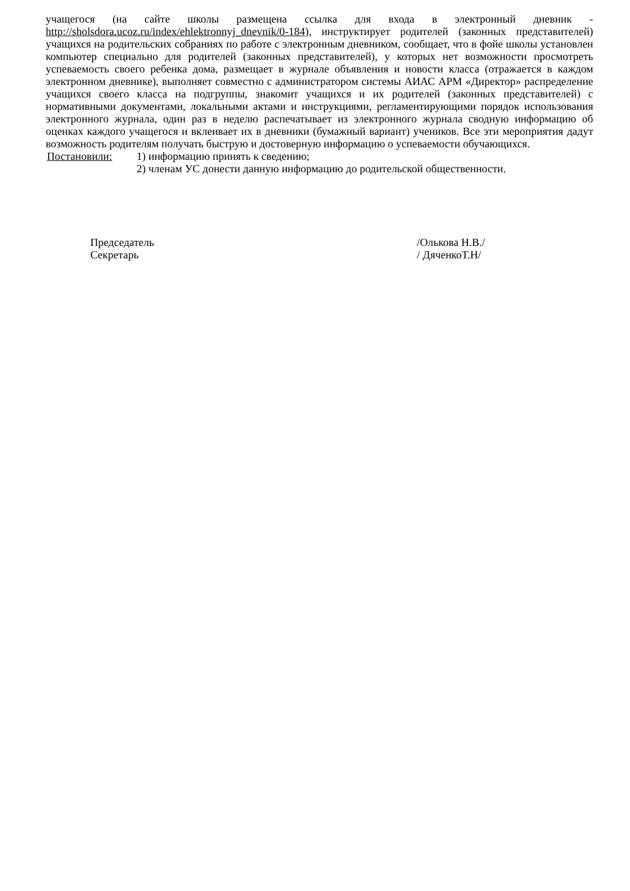учащегося (на сайте школы размещена ссылка для входа в электронный дневник - http://sholsdora.ucoz.ru/index/ehlektronnyj_dnevnik/0-184), инструктирует родителей (законных представителей) учащихся на родительских собраниях по работе с электронным дневником, сообщает, что в фойе школы установлен компьютер специально для родителей (законных представителей), у которых нет возможности просмотреть успеваемость своего ребенка дома, размещает в журнале объявления и новости класса (отражается в каждом электронном дневнике), выполняет совместно с администратором системы АИАС АРМ «Директор» распределение учащихся своего класса на подгруппы, знакомит учащихся и их родителей (законных представителей) с нормативными документами, локальными актами и инструкциями, регламентирующими порядок использования электронного журнала, один раз в неделю распечатывает из электронного журнала сводную информацию об оценках каждого учащегося и вклеивает их в дневники (бумажный вариант) учеников. Все эти мероприятия дадут возможность родителям получать быструю и достоверную информацию о успеваемости обучающихся.
Постановили: 1) информацию принять к сведению;
2) членам УС донести данную информацию до родительской общественности.
Председатель
Секретарь
/Олькова Н.В./
/ ДяченкоТ.Н/